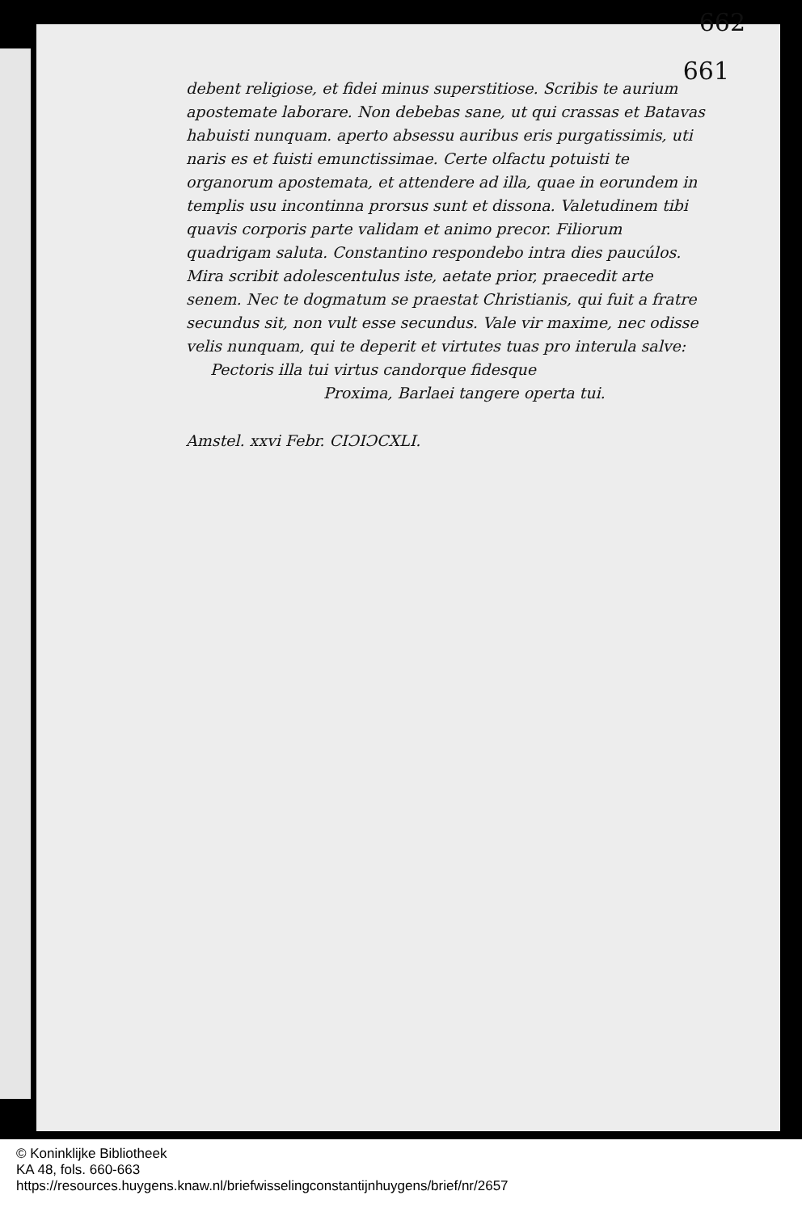662
661
debent religiose, et fidei minus superstitiose. Scribis te aurium apostemate laborare. Non debebas sane, ut qui crassas et Batavas habuisti nunquam. aperto absessu auribus eris purgatissimis, uti naris es et fuisti emunctissimae. Certe olfactu potuisti te organorum apostemata, et attendere ad illa, quae in eorundem in templis usu incontinna prorsus sunt et dissona. Valetudinem tibi quavis corporis parte validam et animo precor. Filiorum quadrigam saluta. Constantino respondebo intra dies paucúlos. Mira scribit adolescentulus iste, aetate prior, praecedit arte senem. Nec te dogmatum se praestat Christianis, qui fuit a fratre secundus sit, non vult esse secundus. Vale vir maxime, nec odisse velis nunquam, qui te deperit et virtutes tuas pro interula salve:
Pectoris illa tui virtus candorque fidesque
Proxima, Barlaei tangere operta tui.
Amstel. xxvi Febr. CIƆIƆCXLI.
© Koninklijke Bibliotheek
KA 48, fols. 660-663
https://resources.huygens.knaw.nl/briefwisselingconstantijnhuygens/brief/nr/2657